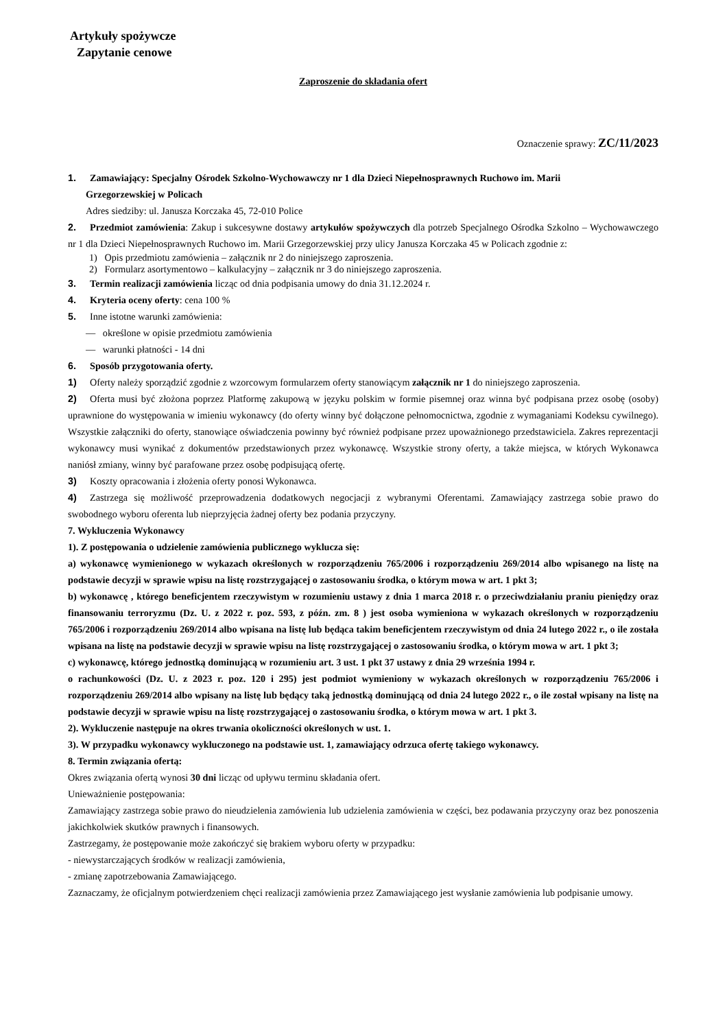Artykuły spożywcze
Zapytanie cenowe
Zaproszenie do składania ofert
Oznaczenie sprawy: ZC/11/2023
1. Zamawiający: Specjalny Ośrodek Szkolno-Wychowawczy nr 1 dla Dzieci Niepełnosprawnych Ruchowo im. Marii
Grzegorzewskiej w Policach
Adres siedziby: ul. Janusza Korczaka 45, 72-010 Police
2. Przedmiot zamówienia: Zakup i sukcesywne dostawy artykułów spożywczych dla potrzeb Specjalnego Ośrodka Szkolno – Wychowawczego nr 1 dla Dzieci Niepełnosprawnych Ruchowo im. Marii Grzegorzewskiej przy ulicy Janusza Korczaka 45 w Policach zgodnie z:
1) Opis przedmiotu zamówienia – załącznik nr 2 do niniejszego zaproszenia.
2) Formularz asortymentowo – kalkulacyjny – załącznik nr 3 do niniejszego zaproszenia.
3. Termin realizacji zamówienia licząc od dnia podpisania umowy do dnia 31.12.2024 r.
4. Kryteria oceny oferty: cena 100 %
5. Inne istotne warunki zamówienia:
— określone w opisie przedmiotu zamówienia
— warunki płatności - 14 dni
6. Sposób przygotowania oferty.
1) Oferty należy sporządzić zgodnie z wzorcowym formularzem oferty stanowiącym załącznik nr 1 do niniejszego zaproszenia.
2) Oferta musi być złożona poprzez Platformę zakupową w języku polskim w formie pisemnej oraz winna być podpisana przez osobę (osoby) uprawnione do występowania w imieniu wykonawcy (do oferty winny być dołączone pełnomocnictwa, zgodnie z wymaganiami Kodeksu cywilnego). Wszystkie załączniki do oferty, stanowiące oświadczenia powinny być również podpisane przez upoważnionego przedstawiciela. Zakres reprezentacji wykonawcy musi wynikać z dokumentów przedstawionych przez wykonawcę. Wszystkie strony oferty, a także miejsca, w których Wykonawca naniósł zmiany, winny być parafowane przez osobę podpisującą ofertę.
3) Koszty opracowania i złożenia oferty ponosi Wykonawca.
4) Zastrzega się możliwość przeprowadzenia dodatkowych negocjacji z wybranymi Oferentami. Zamawiający zastrzega sobie prawo do swobodnego wyboru oferenta lub nieprzyjęcia żadnej oferty bez podania przyczyny.
7. Wykluczenia Wykonawcy
1). Z postępowania o udzielenie zamówienia publicznego wyklucza się:
a) wykonawcę wymienionego w wykazach określonych w rozporządzeniu 765/2006 i rozporządzeniu 269/2014 albo wpisanego na listę na podstawie decyzji w sprawie wpisu na listę rozstrzygającej o zastosowaniu środka, o którym mowa w art. 1 pkt 3;
b) wykonawcę , którego beneficjentem rzeczywistym w rozumieniu ustawy z dnia 1 marca 2018 r. o przeciwdziałaniu praniu pieniędzy oraz finansowaniu terroryzmu (Dz. U. z 2022 r. poz. 593, z późn. zm. 8 ) jest osoba wymieniona w wykazach określonych w rozporządzeniu 765/2006 i rozporządzeniu 269/2014 albo wpisana na listę lub będąca takim beneficjentem rzeczywistym od dnia 24 lutego 2022 r., o ile została wpisana na listę na podstawie decyzji w sprawie wpisu na listę rozstrzygającej o zastosowaniu środka, o którym mowa w art. 1 pkt 3;
c) wykonawcę, którego jednostką dominującą w rozumieniu art. 3 ust. 1 pkt 37 ustawy z dnia 29 września 1994 r.
o rachunkowości (Dz. U. z 2023 r. poz. 120 i 295) jest podmiot wymieniony w wykazach określonych w rozporządzeniu 765/2006 i rozporządzeniu 269/2014 albo wpisany na listę lub będący taką jednostką dominującą od dnia 24 lutego 2022 r., o ile został wpisany na listę na podstawie decyzji w sprawie wpisu na listę rozstrzygającej o zastosowaniu środka, o którym mowa w art. 1 pkt 3.
2). Wykluczenie następuje na okres trwania okoliczności określonych w ust. 1.
3). W przypadku wykonawcy wykluczonego na podstawie ust. 1, zamawiający odrzuca ofertę takiego wykonawcy.
8. Termin związania ofertą:
Okres związania ofertą wynosi 30 dni licząc od upływu terminu składania ofert.
Unieważnienie postępowania:
Zamawiający zastrzega sobie prawo do nieudzielenia zamówienia lub udzielenia zamówienia w części, bez podawania przyczyny oraz bez ponoszenia jakichkolwiek skutków prawnych i finansowych.
Zastrzegamy, że postępowanie może zakończyć się brakiem wyboru oferty w przypadku:
- niewystarczających środków w realizacji zamówienia,
- zmianę zapotrzebowania Zamawiającego.
Zaznaczamy, że oficjalnym potwierdzeniem chęci realizacji zamówienia przez Zamawiającego jest wysłanie zamówienia lub podpisanie umowy.